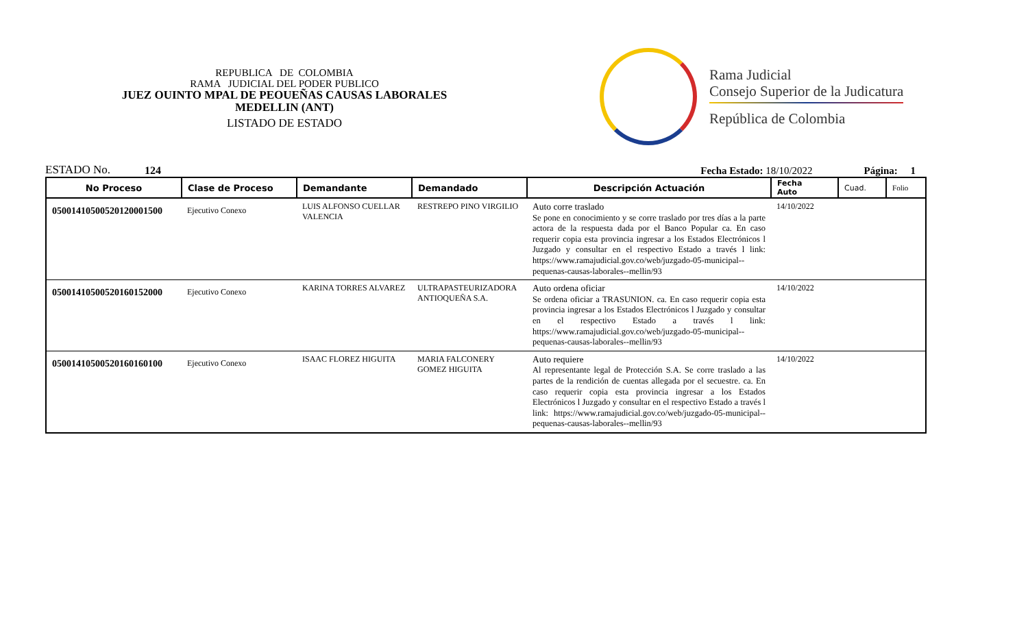REPUBLICA DE COLOMBIA
RAMA JUDICIAL DEL PODER PUBLICO
JUEZ OUINTO MPAL DE PEOUEÑAS CAUSAS LABORALES
MEDELLIN (ANT)
LISTADO DE ESTADO
Rama Judicial
Consejo Superior de la Judicatura
República de Colombia
ESTADO No. 124 Fecha Estado: 18/10/2022 Página: 1
| No Proceso | Clase de Proceso | Demandante | Demandado | Descripción Actuación | Fecha Auto | Cuad. | Folio |
| --- | --- | --- | --- | --- | --- | --- | --- |
| 05001410500520120001500 | Ejecutivo Conexo | LUIS ALFONSO CUELLAR VALENCIA | RESTREPO PINO VIRGILIO | Auto corre traslado Se pone en conocimiento y se corre traslado por tres días a la parte actora de la respuesta dada por el Banco Popular ca. En caso requerir copia esta provincia ingresar a los Estados Electrónicos l Juzgado y consultar en el respectivo Estado a través l link: https://www.ramajudicial.gov.co/web/juzgado-05-municipal--pequenas-causas-laborales--mellin/93 | 14/10/2022 | | |
| 05001410500520160152000 | Ejecutivo Conexo | KARINA TORRES ALVAREZ | ULTRAPASTEURIZADORA ANTIOQUEÑA S.A. | Auto ordena oficiar Se ordena oficiar a TRASUNION. ca. En caso requerir copia esta provincia ingresar a los Estados Electrónicos l Juzgado y consultar en el respectivo Estado a través l link: https://www.ramajudicial.gov.co/web/juzgado-05-municipal--pequenas-causas-laborales--mellin/93 | 14/10/2022 | | |
| 05001410500520160160100 | Ejecutivo Conexo | ISAAC FLOREZ HIGUITA | MARIA FALCONERY GOMEZ HIGUITA | Auto requiere Al representante legal de Protección S.A. Se corre traslado a las partes de la rendición de cuentas allegada por el secuestre. ca. En caso requerir copia esta provincia ingresar a los Estados Electrónicos l Juzgado y consultar en el respectivo Estado a través l link: https://www.ramajudicial.gov.co/web/juzgado-05-municipal--pequenas-causas-laborales--mellin/93 | 14/10/2022 | | |